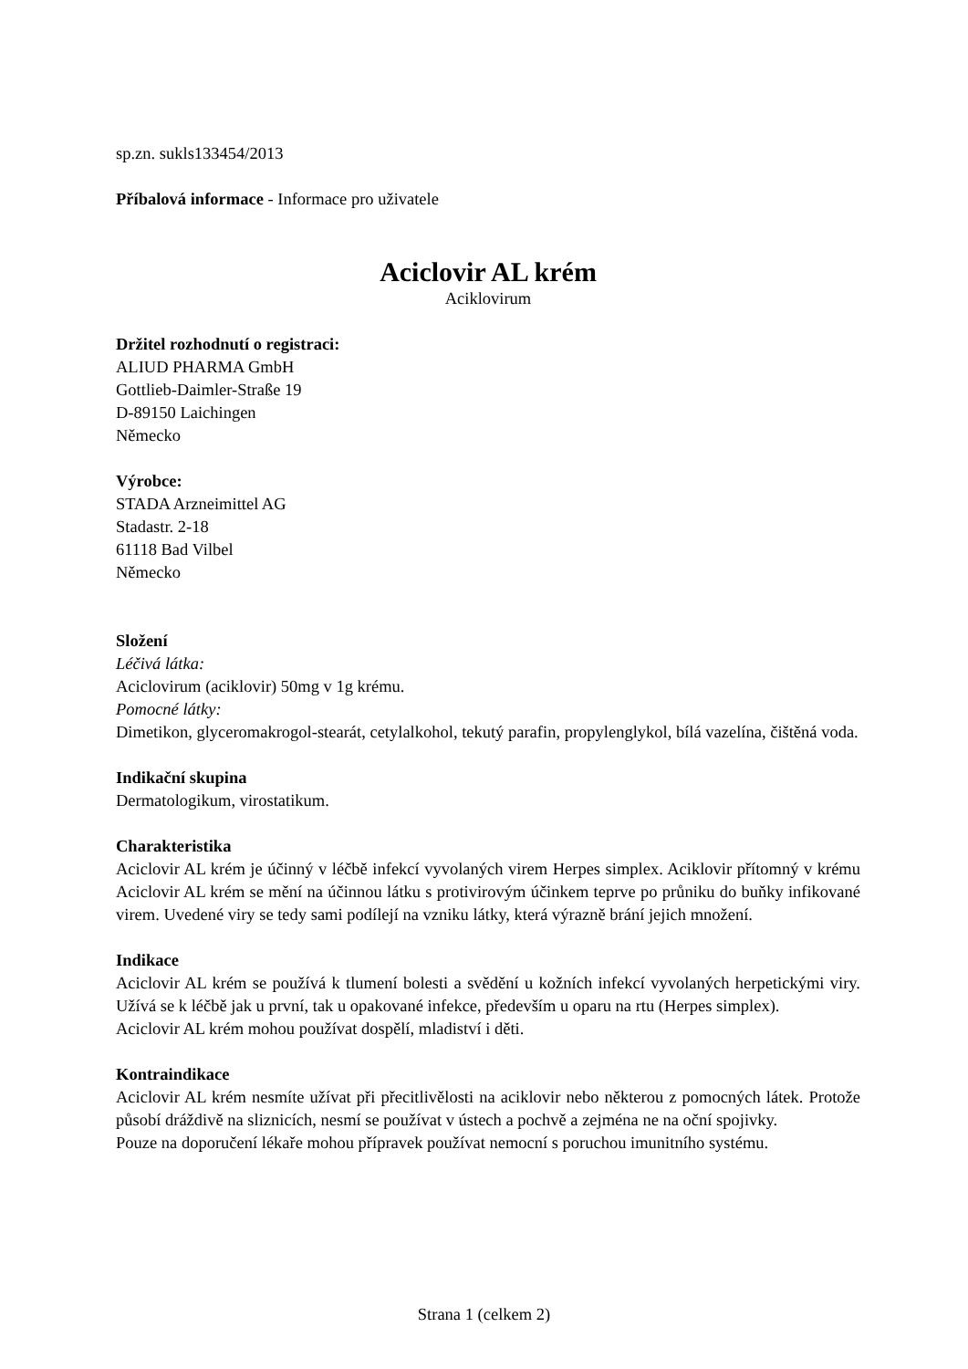sp.zn. sukls133454/2013
Příbalová informace - Informace pro uživatele
Aciclovir AL krém
Aciklovirum
Držitel rozhodnutí o registraci:
ALIUD PHARMA GmbH
Gottlieb-Daimler-Straße 19
D-89150 Laichingen
Německo
Výrobce:
STADA Arzneimittel AG
Stadastr. 2-18
61118 Bad Vilbel
Německo
Složení
Léčivá látka:
Aciclovirum (aciklovir) 50mg v 1g krému.
Pomocné látky:
Dimetikon, glyceromakrogol-stearát, cetylalkohol, tekutý parafin, propylenglykol, bílá vazelína, čištěná voda.
Indikační skupina
Dermatologikum, virostatikum.
Charakteristika
Aciclovir AL krém je účinný v léčbě infekcí vyvolaných virem Herpes simplex. Aciklovir přítomný v krému Aciclovir AL krém se mění na účinnou látku s protivirovým účinkem teprve po průniku do buňky infikované virem. Uvedené viry se tedy sami podílejí na vzniku látky, která výrazně brání jejich množení.
Indikace
Aciclovir AL krém se používá k tlumení bolesti a svědění u kožních infekcí vyvolaných herpetickými viry. Užívá se k léčbě jak u první, tak u opakované infekce, především u oparu na rtu (Herpes simplex).
Aciclovir AL krém mohou používat dospělí, mladiství i děti.
Kontraindikace
Aciclovir AL krém nesmíte užívat při přecitlivělosti na aciklovir nebo některou z pomocných látek. Protože působí dráždivě na sliznicích, nesmí se používat v ústech a pochvě a zejména ne na oční spojivky.
Pouze na doporučení lékaře mohou přípravek používat nemocní s poruchou imunitního systému.
Strana 1 (celkem 2)